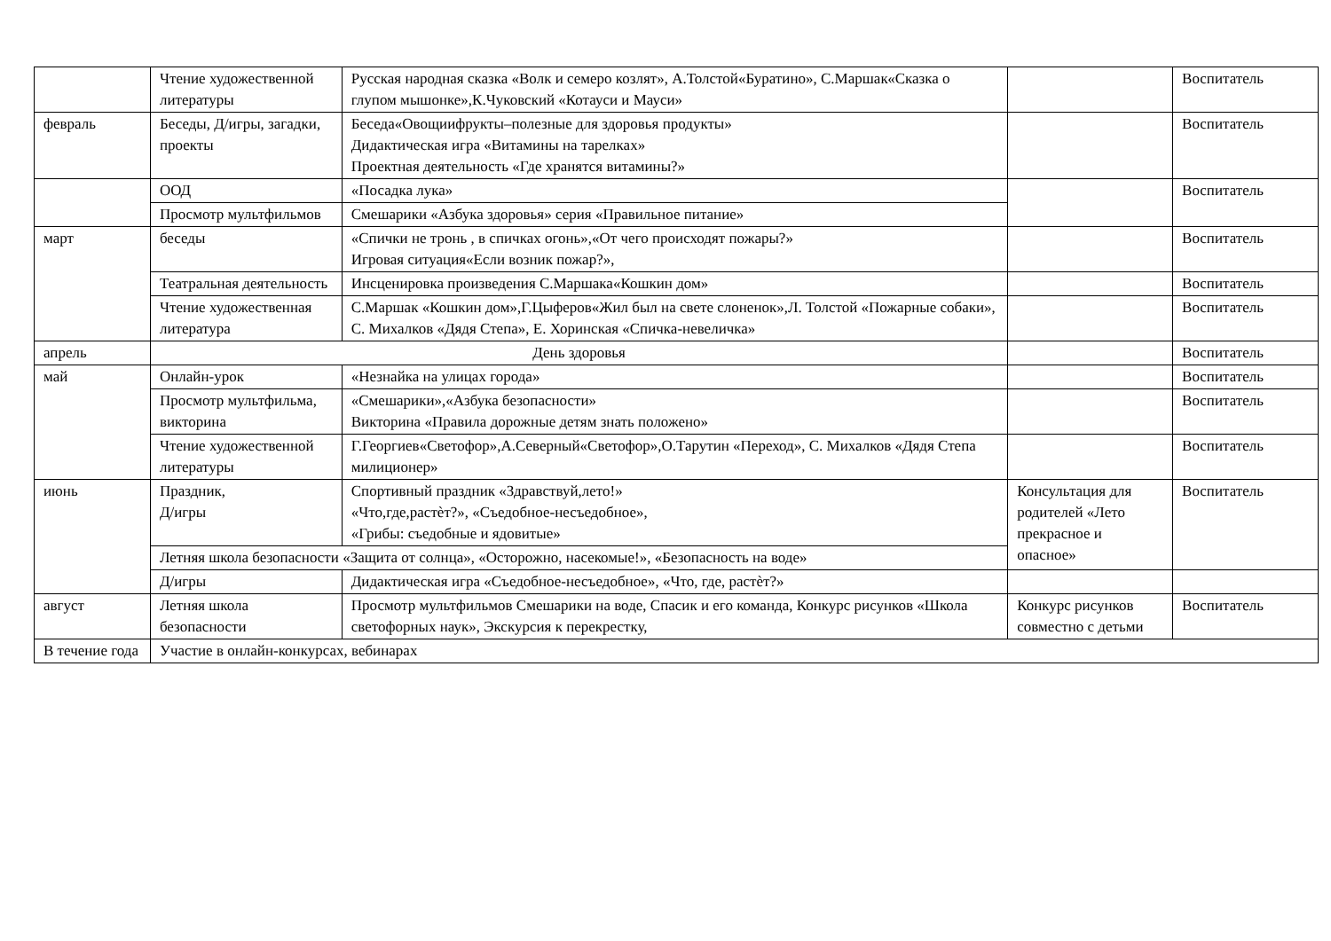| | Чтение художественной литературы | Русская народная сказка «Волк и семеро козлят», А.Толстой«Буратино», С.Маршак«Сказка о глупом мышонке»,К.Чуковский «Котауси и Мауси» | | Воспитатель |
| февраль | Беседы, Д/игры, загадки, проекты | Беседа«Овощиифрукты–полезные для здоровья продукты» Дидактическая игра «Витамины на тарелках» Проектная деятельность «Где хранятся витамины?» | | Воспитатель |
| | ООД | «Посадка лука» | | Воспитатель |
| | Просмотр мультфильмов | Смешарики «Азбука здоровья» серия «Правильное питание» | | |
| март | беседы | «Спички не тронь , в спичках огонь»,«От чего происходят пожары?» Игровая ситуация«Если возник пожар?», | | Воспитатель |
| | Театральная деятельность | Инсценировка произведения С.Маршака«Кошкин дом» | | Воспитатель |
| | Чтение художественная литература | С.Маршак «Кошкин дом»,Г.Цыферов«Жил был на свете слоненок»,Л. Толстой «Пожарные собаки», С. Михалков «Дядя Степа», Е. Хоринская «Спичка-невеличка» | | Воспитатель |
| апрель | День здоровья | | | Воспитатель |
| май | Онлайн-урок | «Незнайка на улицах города» | | Воспитатель |
| | Просмотр мультфильма, викторина | «Смешарики»,«Азбука безопасности» Викторина «Правила дорожные детям знать положено» | | Воспитатель |
| | Чтение художественной литературы | Г.Георгиев«Светофор»,А.Северный«Светофор»,О.Тарутин «Переход», С. Михалков «Дядя Степа милиционер» | | Воспитатель |
| июнь | Праздник, Д/игры | Спортивный праздник «Здравствуй,лето!» «Что,где,растѐт?», «Съедобное-несъедобное», «Грибы: съедобные и ядовитые» | Консультация для родителей «Лето прекрасное и опасное» | Воспитатель |
| | Летняя школа безопасности «Защита от солнца», «Осторожно, насекомые!», «Безопасность на воде» | | | |
| | Д/игры | Дидактическая игра «Съедобное-несъедобное», «Что, где, растѐт?» | | |
| август | Летняя школа безопасности | Просмотр мультфильмов Смешарики на воде, Спасик и его команда, Конкурс рисунков «Школа светофорных наук», Экскурсия к перекрестку, | Конкурс рисунков совместно с детьми | Воспитатель |
| В течение года | Участие в онлайн-конкурсах, вебинарах | | | |